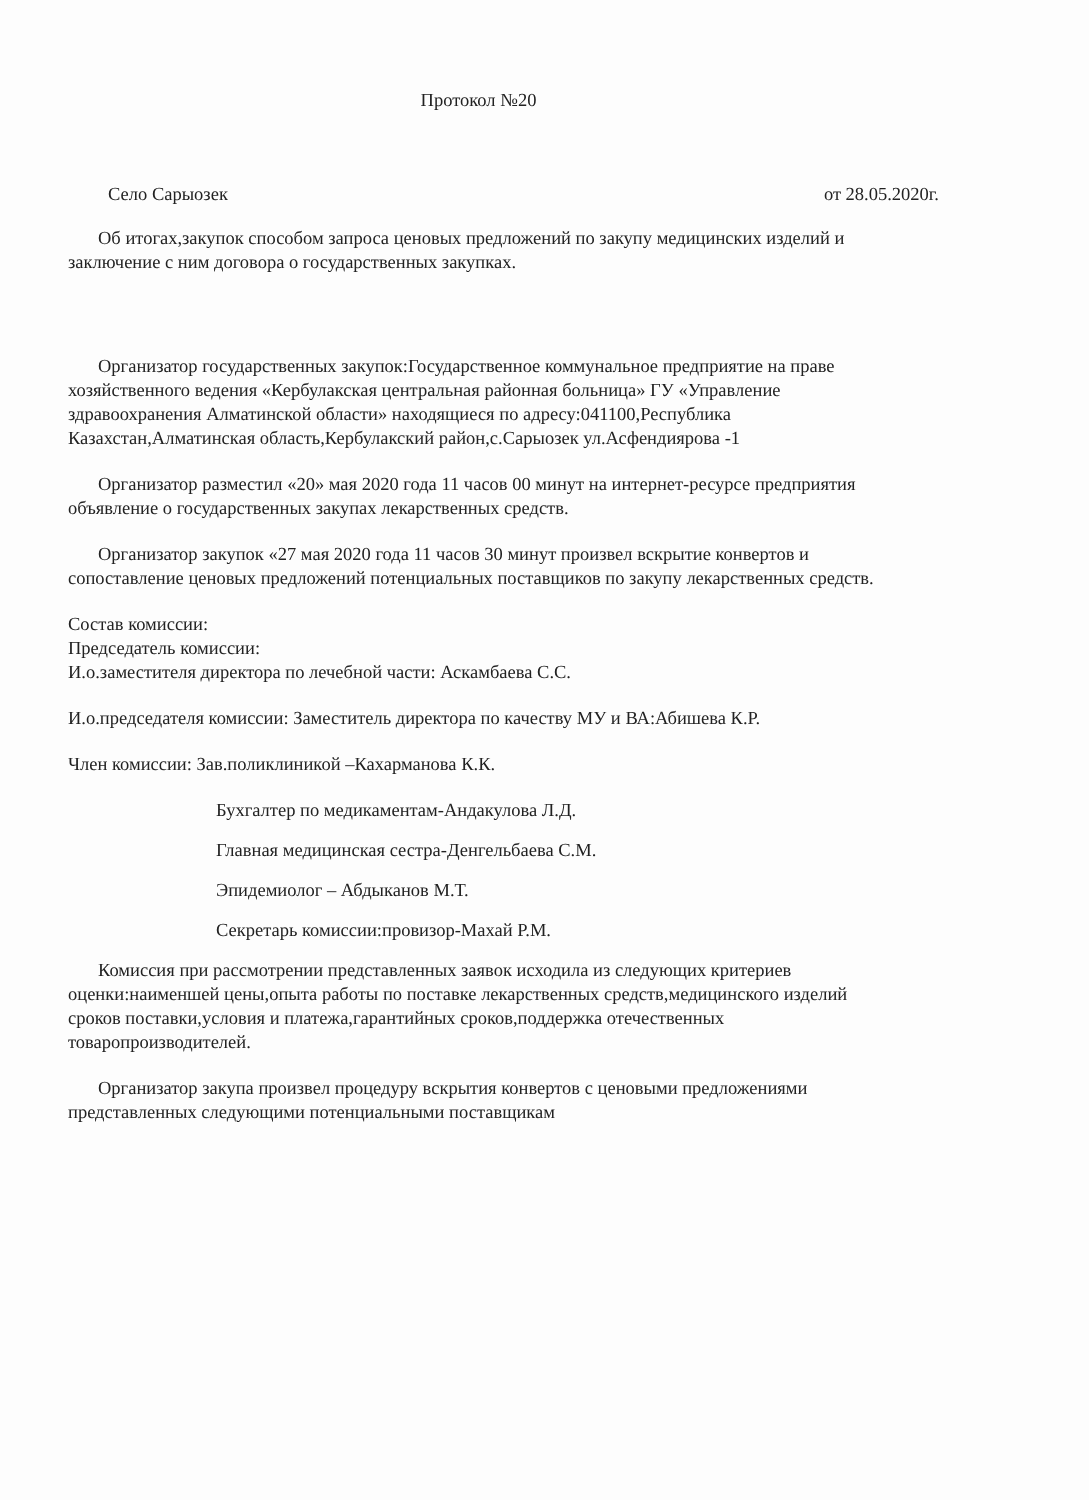Протокол №20
Село Сарыозек от 28.05.2020г.
Об итогах,закупок способом запроса ценовых предложений по закупу медицинских изделий и заключение с ним договора о государственных закупках.
Организатор государственных закупок:Государственное коммунальное предприятие на праве хозяйственного ведения «Кербулакская центральная районная больница» ГУ «Управление здравоохранения Алматинской области» находящиеся по адресу:041100,Республика Казахстан,Алматинская область,Кербулакский район,с.Сарыозек ул.Асфендиярова -1
Организатор разместил «20» мая 2020 года 11 часов 00 минут на интернет-ресурсе предприятия объявление о государственных закупах лекарственных средств.
Организатор закупок «27 мая 2020 года 11 часов 30 минут произвел вскрытие конвертов и сопоставление ценовых предложений потенциальных поставщиков по закупу лекарственных средств.
Состав комиссии:
Председатель комиссии:
И.о.заместителя директора по лечебной части: Аскамбаева С.С.
И.о.председателя комиссии: Заместитель директора по качеству МУ и ВА:Абишева К.Р.
Член комиссии: Зав.поликлиникой –Кахарманова К.К.
Бухгалтер по медикаментам-Андакулова Л.Д.
Главная медицинская сестра-Денгельбаева С.М.
Эпидемиолог – Абдыканов М.Т.
Секретарь комиссии:провизор-Махай Р.М.
Комиссия при рассмотрении представленных заявок исходила из следующих критериев оценки:наименшей цены,опыта работы по поставке лекарственных средств,медицинского изделий сроков поставки,условия и платежа,гарантийных сроков,поддержка отечественных товаропроизводителей.
Организатор закупа произвел процедуру вскрытия конвертов с ценовыми предложениями представленных следующими потенциальными поставщикам